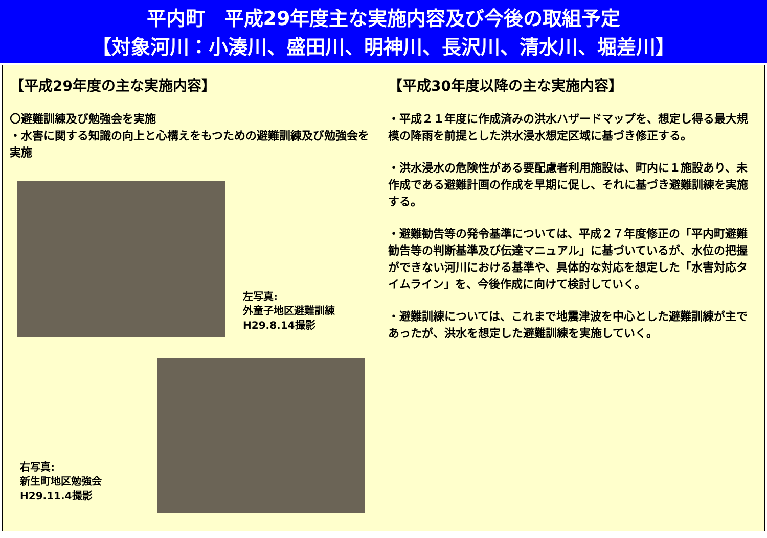平内町　平成29年度主な実施内容及び今後の取組予定
【対象河川：小湊川、盛田川、明神川、長沢川、清水川、堀差川】
【平成29年度の主な実施内容】
〇避難訓練及び勉強会を実施
・水害に関する知識の向上と心構えをもつための避難訓練及び勉強会を実施
左写真:
外童子地区避難訓練
H29.8.14撮影
右写真:
新生町地区勉強会
H29.11.4撮影
【平成30年度以降の主な実施内容】
・平成２１年度に作成済みの洪水ハザードマップを、想定し得る最大規模の降雨を前提とした洪水浸水想定区域に基づき修正する。
・洪水浸水の危険性がある要配慮者利用施設は、町内に１施設あり、未作成である避難計画の作成を早期に促し、それに基づき避難訓練を実施する。
・避難勧告等の発令基準については、平成２７年度修正の「平内町避難勧告等の判断基準及び伝達マニュアル」に基づいているが、水位の把握ができない河川における基準や、具体的な対応を想定した「水害対応タイムライン」を、今後作成に向けて検討していく。
・避難訓練については、これまで地震津波を中心とした避難訓練が主であったが、洪水を想定した避難訓練を実施していく。